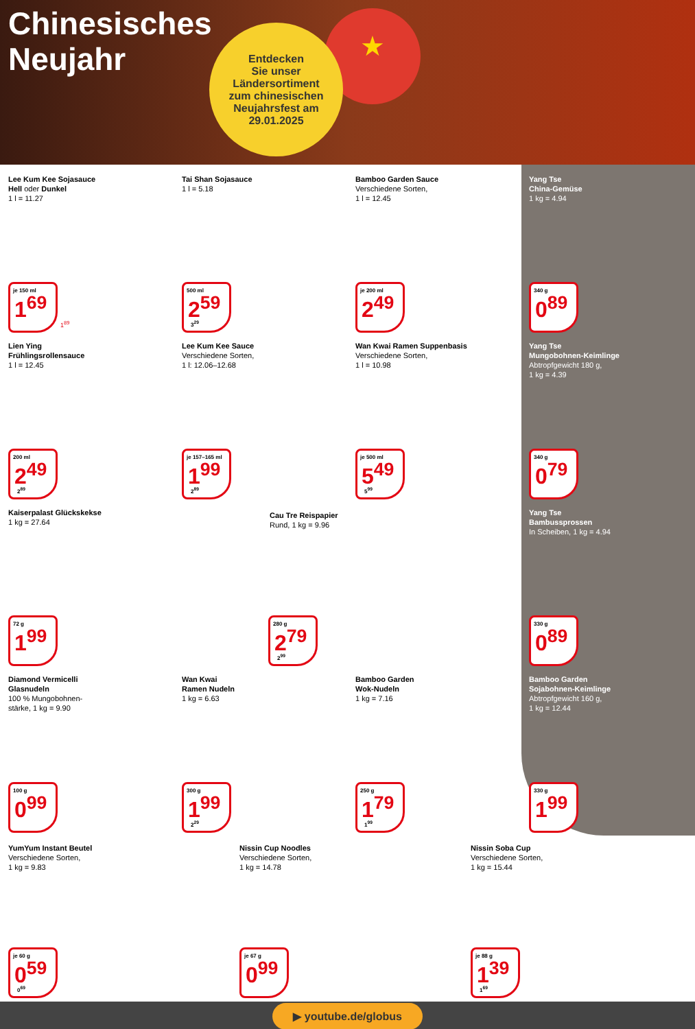Chinesisches
Neujahr
★
Entdecken
Sie unser
Ländersortiment
zum chinesischen
Neujahrsfest am
29.01.2025
Lee Kum Kee Sojasauce
Hell oder Dunkel
1 l = 11.27
je 150 ml
1<sup>69</sup>
1<sup>89</sup>
Tai Shan Sojasauce
1 l = 5.18
500 ml
2<sup>59</sup> 3<sup>29</sup>
Bamboo Garden Sauce
Verschiedene Sorten,
1 l = 12.45
je 200 ml
2<sup>49</sup>
Yang Tse
China-Gemüse
1 kg = 4.94
340 g
0<sup>89</sup>
Lien Ying
Frühlingsrollensauce
1 l = 12.45
200 ml
2<sup>49</sup> 2<sup>89</sup>
Lee Kum Kee Sauce
Verschiedene Sorten,
1 l: 12.06–12.68
je 157–165 ml
1<sup>99</sup> 2<sup>89</sup>
Wan Kwai Ramen Suppenbasis
Verschiedene Sorten,
1 l = 10.98
je 500 ml
5<sup>49</sup> 5<sup>99</sup>
Yang Tse
Mungobohnen-Keimlinge
Abtropfgewicht 180 g,
1 kg = 4.39
340 g
0<sup>79</sup>
Kaiserpalast Glückskekse
1 kg = 27.64
72 g
1<sup>99</sup>
Cau Tre Reispapier
Rund, 1 kg = 9.96
280 g
2<sup>79</sup> 2<sup>99</sup>
Yang Tse
Bambussprossen
In Scheiben, 1 kg = 4.94
330 g
0<sup>89</sup>
Diamond Vermicelli
Glasnudeln
100 % Mungobohnen-
stärke, 1 kg = 9.90
100 g
0<sup>99</sup>
Wan Kwai
Ramen Nudeln
1 kg = 6.63
300 g
1<sup>99</sup> 2<sup>29</sup>
Bamboo Garden
Wok-Nudeln
1 kg = 7.16
250 g
1<sup>79</sup> 1<sup>99</sup>
Bamboo Garden
Sojabohnen-Keimlinge
Abtropfgewicht 160 g,
1 kg = 12.44
330 g
1<sup>99</sup>
YumYum Instant Beutel
Verschiedene Sorten,
1 kg = 9.83
je 60 g
0<sup>59</sup> 0<sup>69</sup>
Nissin Cup Noodles
Verschiedene Sorten,
1 kg = 14.78
je 67 g
0<sup>99</sup>
Nissin Soba Cup
Verschiedene Sorten,
1 kg = 15.44
je 88 g
1<sup>39</sup> 1<sup>69</sup>
▶ youtube.de/globus